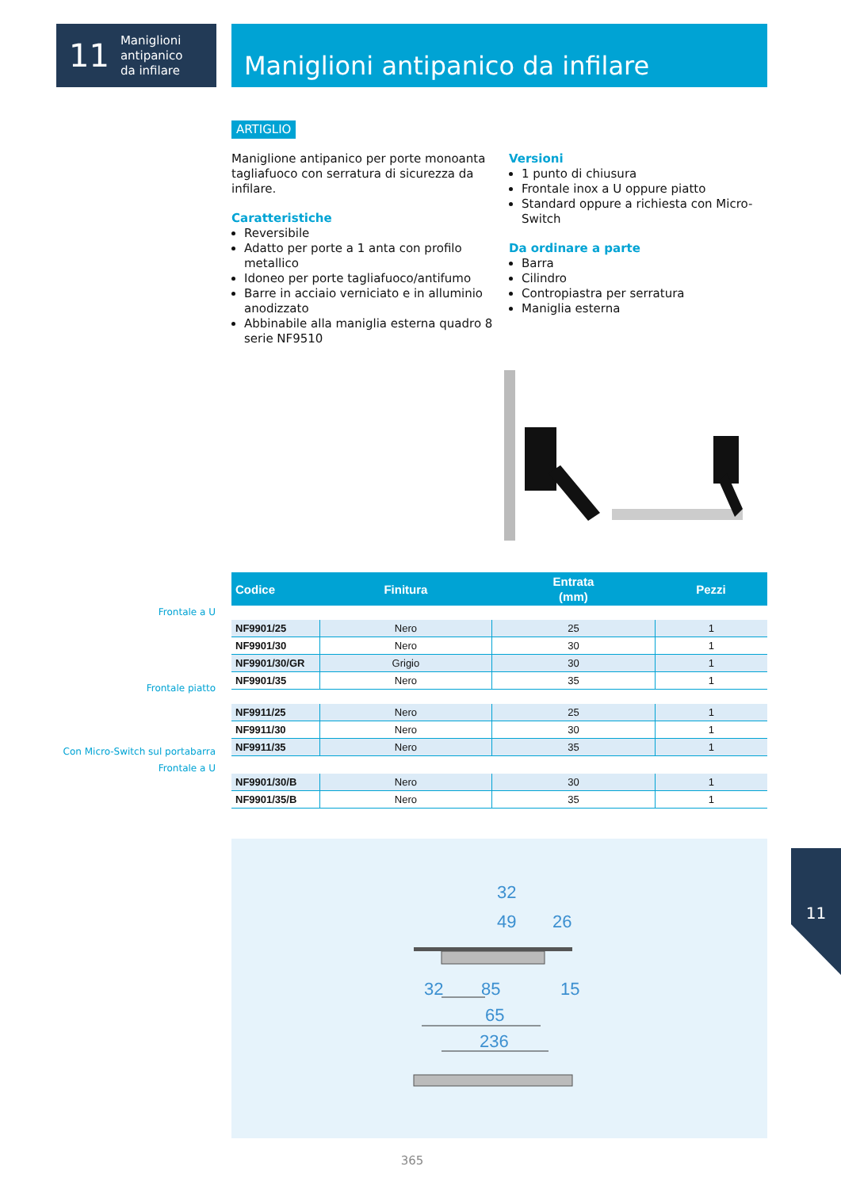11 Maniglioni
antipanico
da infilare
Maniglioni antipanico da infilare
ARTIGLIO
Maniglione antipanico per porte monoanta tagliafuoco con serratura di sicurezza da infilare.
Caratteristiche
Reversibile
Adatto per porte a 1 anta con profilo metallico
Idoneo per porte tagliafuoco/antifumo
Barre in acciaio verniciato e in alluminio anodizzato
Abbinabile alla maniglia esterna quadro 8 serie NF9510
Versioni
1 punto di chiusura
Frontale inox a U oppure piatto
Standard oppure a richiesta con Micro-Switch
Da ordinare a parte
Barra
Cilindro
Contropiastra per serratura
Maniglia esterna
| Codice | Finitura | Entrata (mm) | Pezzi |
| --- | --- | --- | --- |
| NF9901/25 | Nero | 25 | 1 |
| NF9901/30 | Nero | 30 | 1 |
| NF9901/30/GR | Grigio | 30 | 1 |
| NF9901/35 | Nero | 35 | 1 |
| NF9911/25 | Nero | 25 | 1 |
| NF9911/30 | Nero | 30 | 1 |
| NF9911/35 | Nero | 35 | 1 |
| NF9901/30/B | Nero | 30 | 1 |
| NF9901/35/B | Nero | 35 | 1 |
Frontale a U
Frontale piatto
Con Micro-Switch sul portabarra
Frontale a U
32
49
26
32
85
15
65
236
11
365